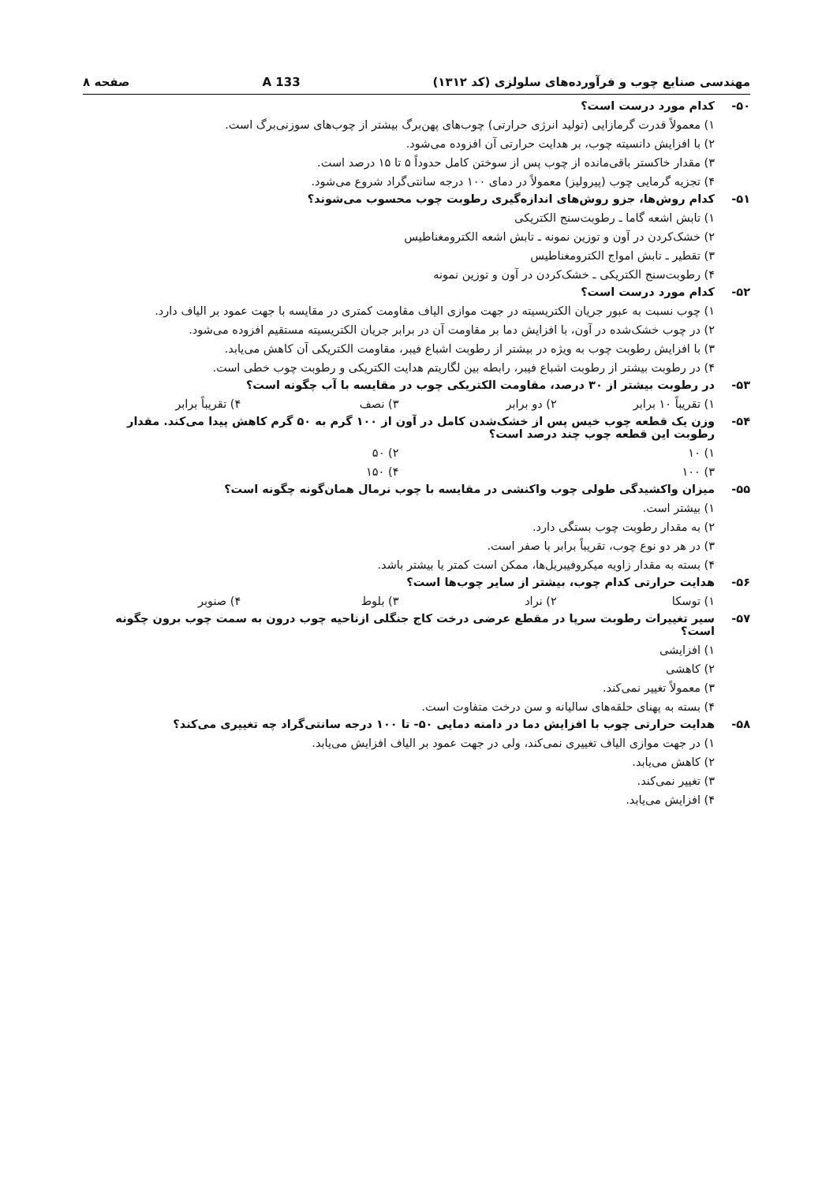مهندسی صنایع چوب و فرآورده‌های سلولزی (کد ۱۳۱۲) 133 A صفحه ۸
۵۰- کدام مورد درست است؟
۱) معمولاً قدرت گرمازایی (تولید انرژی حرارتی) چوب‌های پهن‌برگ بیشتر از چوب‌های سوزنی‌برگ است.
۲) با افزایش دانسیته چوب، بر هدایت حرارتی آن افزوده می‌شود.
۳) مقدار خاکستر باقی‌مانده از چوب پس از سوختن کامل حدوداً ۵ تا ۱۵ درصد است.
۴) تجزیه گرمایی چوب (پیرولیز) معمولاً در دمای ۱۰۰ درجه سانتی‌گراد شروع می‌شود.
۵۱- کدام روش‌ها، جزو روش‌های اندازه‌گیری رطوبت چوب محسوب می‌شوند؟
۱) تابش اشعه گاما ـ رطوبت‌سنج الکتریکی
۲) خشک‌کردن در آون و توزین نمونه ـ تابش اشعه الکترومغناطیس
۳) تقطیر ـ تابش امواج الکترومغناطیس
۴) رطوبت‌سنج الکتریکی ـ خشک‌کردن در آون و توزین نمونه
۵۲- کدام مورد درست است؟
۱) چوب نسبت به عبور جریان الکتریسیته در جهت موازی الیاف مقاومت کمتری در مقایسه با جهت عمود بر الیاف دارد.
۲) در چوب خشک‌شده در آون، با افزایش دما بر مقاومت آن در برابر جریان الکتریسیته مستقیم افزوده می‌شود.
۳) با افزایش رطوبت چوب به ویژه در بیشتر از رطوبت اشباع فیبر، مقاومت الکتریکی آن کاهش می‌یابد.
۴) در رطوبت بیشتر از رطوبت اشباع فیبر، رابطه بین لگاریتم هدایت الکتریکی و رطوبت چوب خطی است.
۵۳- در رطوبت بیشتر از ۳۰ درصد، مقاومت الکتریکی چوب در مقایسه با آب چگونه است؟
۱) تقریباً ۱۰ برابر ۲) دو برابر ۳) نصف ۴) تقریباً برابر
۵۴- وزن یک قطعه چوب خیس پس از خشک‌شدن کامل در آون از ۱۰۰ گرم به ۵۰ گرم کاهش پیدا می‌کند. مقدار رطوبت این قطعه چوب چند درصد است؟
۱) ۱۰ ۲) ۵۰
۳) ۱۰۰ ۴) ۱۵۰
۵۵- میزان واکشیدگی طولی چوب واکنشی در مقایسه با چوب نرمال همان‌گونه چگونه است؟
۱) بیشتر است.
۲) به مقدار رطوبت چوب بستگی دارد.
۳) در هر دو نوع چوب، تقریباً برابر با صفر است.
۴) بسته به مقدار زاویه میکروفیبریل‌ها، ممکن است کمتر یا بیشتر باشد.
۵۶- هدایت حرارتی کدام چوب، بیشتر از سایر چوب‌ها است؟
۱) توسکا ۲) نراد ۳) بلوط ۴) صنوبر
۵۷- سیر تغییرات رطوبت سرپا در مقطع عرضی درخت کاج جنگلی ازناحیه چوب درون به سمت چوب برون چگونه است؟
۱) افزایشی
۲) کاهشی
۳) معمولاً تغییر نمی‌کند.
۴) بسته به پهنای حلقه‌های سالیانه و سن درخت متفاوت است.
۵۸- هدایت حرارتی چوب با افزایش دما در دامنه دمایی ۵۰- تا ۱۰۰ درجه سانتی‌گراد چه تغییری می‌کند؟
۱) در جهت موازی الیاف تغییری نمی‌کند، ولی در جهت عمود بر الیاف افزایش می‌یابد.
۲) کاهش می‌یابد.
۳) تغییر نمی‌کند.
۴) افزایش می‌یابد.